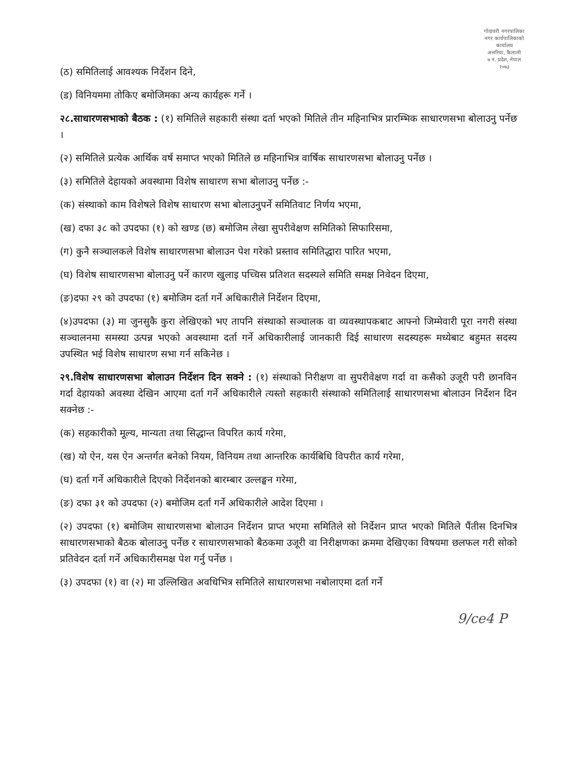गोदावरी नगरपालिका
नगर कार्यपालिकाको कार्यालय
अत्तरिया, कैलाली
७ नं. प्रदेश, नेपाल
२०७३
(ठ) समितिलाई आवश्यक निर्देशन दिने,
(ड) विनियममा तोकिए बमोजिमका अन्य कार्यहरू गर्ने ।
२८.साधारणसभाको बैठक : (१) समितिले सहकारी संस्था दर्ता भएको मितिले तीन महिनाभित्र प्रारम्भिक साधारणसभा बोलाउनु पर्नेछ ।
(२) समितिले प्रत्येक आर्थिक वर्ष समाप्त भएको मितिले छ महिनाभित्र वार्षिक साधारणसभा बोलाउनु पर्नेछ ।
(३) समितिले देहायको अवस्थामा विशेष साधारण सभा बोलाउनु पर्नेछ :-
(क) संस्थाको काम विशेषले विशेष साधारण सभा बोलाउनुपर्ने समितिवाट निर्णय भएमा,
(ख) दफा ३८ को उपदफा (१) को खण्ड (छ) बमोजिम लेखा सुपरीवेक्षण समितिको सिफारिसमा,
(ग) कुनै सञ्चालकले विशेष साधारणसभा बोलाउन पेश गरेको प्रस्ताव समितिद्धारा पारित भएमा,
(घ) विशेष साधारणसभा बोलाउनु पर्ने कारण खुलाइ पच्चिस प्रतिशत सदस्यले समिति समक्ष निवेदन दिएमा,
(ङ)दफा २९ को उपदफा (१) बमोजिम दर्ता गर्ने अधिकारीले निर्देशन दिएमा,
(४)उपदफा (३) मा जुनसुकै कुरा लेखिएको भए तापनि संस्थाको सञ्चालक वा व्यवस्थापकबाट आफ्नो जिम्मेवारी पूरा नगरी संस्था सञ्चालनमा समस्या उत्पन्न भएको अवस्थामा दर्ता गर्ने अधिकारीलाई जानकारी दिई साधारण सदस्यहरू मध्येबाट बहुमत सदस्य उपस्थित भई विशेष साधारण सभा गर्न सकिनेछ ।
२९.विशेष साधारणसभा बोलाउन निर्देशन दिन सक्ने : (१) संस्थाको निरीक्षण वा सुपरीवेक्षण गर्दा वा कसैको उजूरी परी छानविन गर्दा देहायको अवस्था देखिन आएमा दर्ता गर्ने अधिकारीले त्यस्तो सहकारी संस्थाको समितिलाई साधारणसभा बोलाउन निर्देशन दिन सक्नेछ :-
(क) सहकारीको मूल्य, मान्यता तथा सिद्धान्त विपरित कार्य गरेमा,
(ख) यो ऐन, यस ऐन अन्तर्गत बनेको नियम, विनियम तथा आन्तरिक कार्यबिधि विपरीत कार्य गरेमा,
(घ) दर्ता गर्ने अधिकारीले दिएको निर्देशनको बारम्बार उल्लङ्घन गरेमा,
(ङ) दफा ३१ को उपदफा (२) बमोजिम दर्ता गर्ने अधिकारीले आदेश दिएमा ।
(२) उपदफा (१) बमोजिम साधारणसभा बोलाउन निर्देशन प्राप्त भएमा समितिले सो निर्देशन प्राप्त भएको मितिले पैंतीस दिनभित्र साधारणसभाको बैठक बोलाउनु पर्नेछ र साधारणसभाको बैठकमा उजूरी वा निरीक्षणका क्रममा देखिएका विषयमा छलफल गरी सोको प्रतिवेदन दर्ता गर्ने अधिकारीसमक्ष पेश गर्नु पर्नेछ ।
(३) उपदफा (१) वा (२) मा उल्लिखित अवधिभित्र समितिले साधारणसभा नबोलाएमा दर्ता गर्ने
9/ce4 P